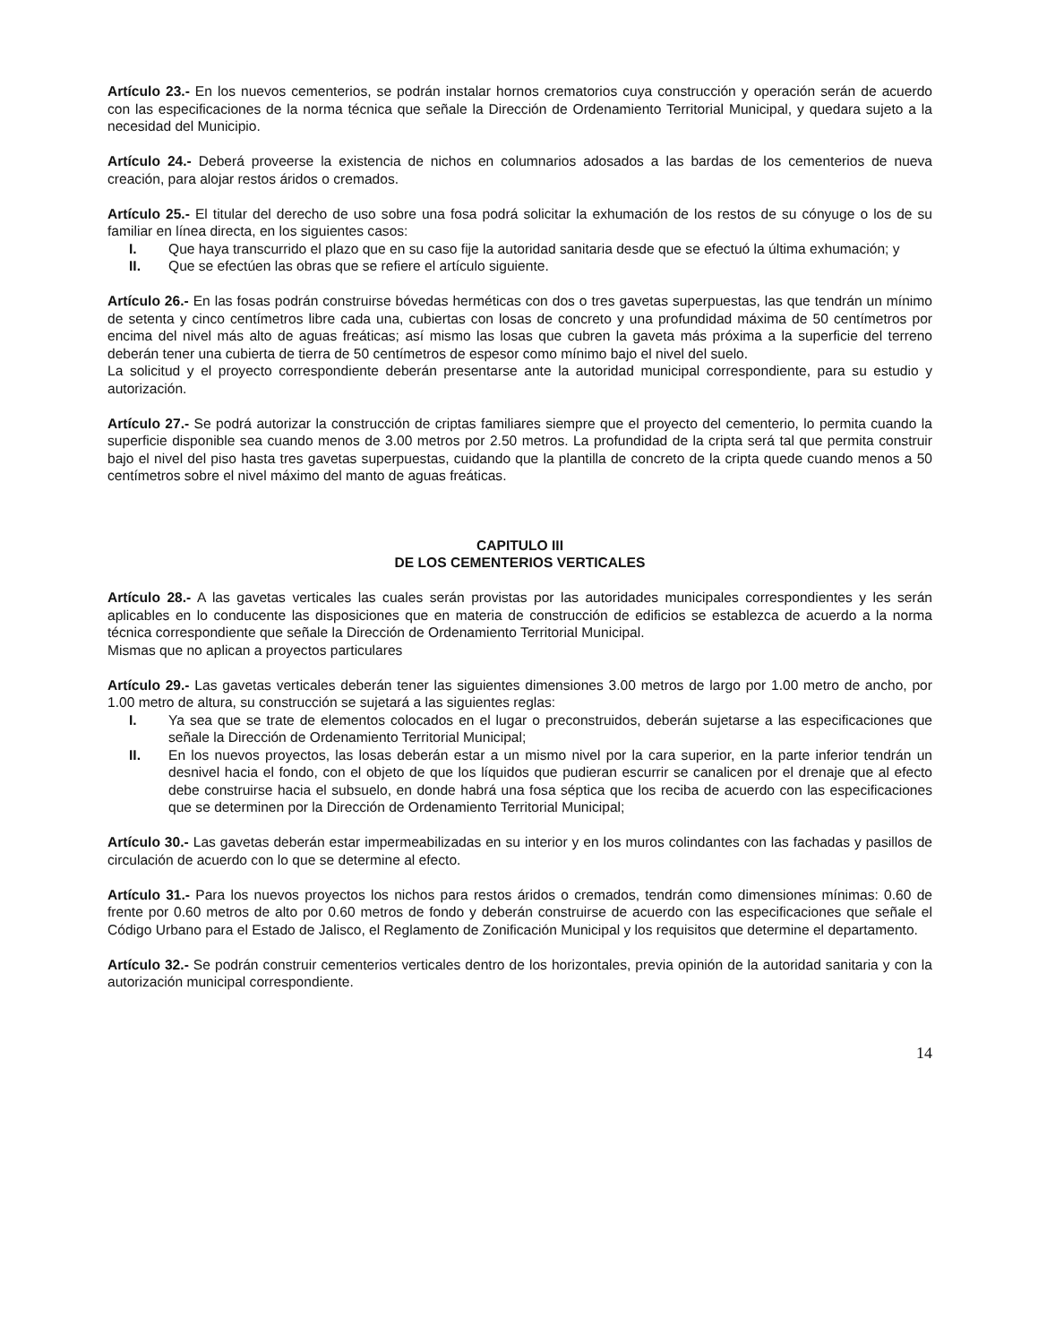Artículo 23.- En los nuevos cementerios, se podrán instalar hornos crematorios cuya construcción y operación serán de acuerdo con las especificaciones de la norma técnica que señale la Dirección de Ordenamiento Territorial Municipal, y quedara sujeto a la necesidad del Municipio.
Artículo 24.- Deberá proveerse la existencia de nichos en columnarios adosados a las bardas de los cementerios de nueva creación, para alojar restos áridos o cremados.
Artículo 25.- El titular del derecho de uso sobre una fosa podrá solicitar la exhumación de los restos de su cónyuge o los de su familiar en línea directa, en los siguientes casos:
I. Que haya transcurrido el plazo que en su caso fije la autoridad sanitaria desde que se efectuó la última exhumación; y
II. Que se efectúen las obras que se refiere el artículo siguiente.
Artículo 26.- En las fosas podrán construirse bóvedas herméticas con dos o tres gavetas superpuestas, las que tendrán un mínimo de setenta y cinco centímetros libre cada una, cubiertas con losas de concreto y una profundidad máxima de 50 centímetros por encima del nivel más alto de aguas freáticas; así mismo las losas que cubren la gaveta más próxima a la superficie del terreno deberán tener una cubierta de tierra de 50 centímetros de espesor como mínimo bajo el nivel del suelo.
La solicitud y el proyecto correspondiente deberán presentarse ante la autoridad municipal correspondiente, para su estudio y autorización.
Artículo 27.- Se podrá autorizar la construcción de criptas familiares siempre que el proyecto del cementerio, lo permita cuando la superficie disponible sea cuando menos de 3.00 metros por 2.50 metros. La profundidad de la cripta será tal que permita construir bajo el nivel del piso hasta tres gavetas superpuestas, cuidando que la plantilla de concreto de la cripta quede cuando menos a 50 centímetros sobre el nivel máximo del manto de aguas freáticas.
CAPITULO III
DE LOS CEMENTERIOS VERTICALES
Artículo 28.- A las gavetas verticales las cuales serán provistas por las autoridades municipales correspondientes y les serán aplicables en lo conducente las disposiciones que en materia de construcción de edificios se establezca de acuerdo a la norma técnica correspondiente que señale la Dirección de Ordenamiento Territorial Municipal.
Mismas que no aplican a proyectos particulares
Artículo 29.- Las gavetas verticales deberán tener las siguientes dimensiones 3.00 metros de largo por 1.00 metro de ancho, por 1.00 metro de altura, su construcción se sujetará a las siguientes reglas:
I. Ya sea que se trate de elementos colocados en el lugar o preconstruidos, deberán sujetarse a las especificaciones que señale la Dirección de Ordenamiento Territorial Municipal;
II. En los nuevos proyectos, las losas deberán estar a un mismo nivel por la cara superior, en la parte inferior tendrán un desnivel hacia el fondo, con el objeto de que los líquidos que pudieran escurrir se canalicen por el drenaje que al efecto debe construirse hacia el subsuelo, en donde habrá una fosa séptica que los reciba de acuerdo con las especificaciones que se determinen por la Dirección de Ordenamiento Territorial Municipal;
Artículo 30.- Las gavetas deberán estar impermeabilizadas en su interior y en los muros colindantes con las fachadas y pasillos de circulación de acuerdo con lo que se determine al efecto.
Artículo 31.- Para los nuevos proyectos los nichos para restos áridos o cremados, tendrán como dimensiones mínimas: 0.60 de frente por 0.60 metros de alto por 0.60 metros de fondo y deberán construirse de acuerdo con las especificaciones que señale el Código Urbano para el Estado de Jalisco, el Reglamento de Zonificación Municipal y los requisitos que determine el departamento.
Artículo 32.- Se podrán construir cementerios verticales dentro de los horizontales, previa opinión de la autoridad sanitaria y con la autorización municipal correspondiente.
14